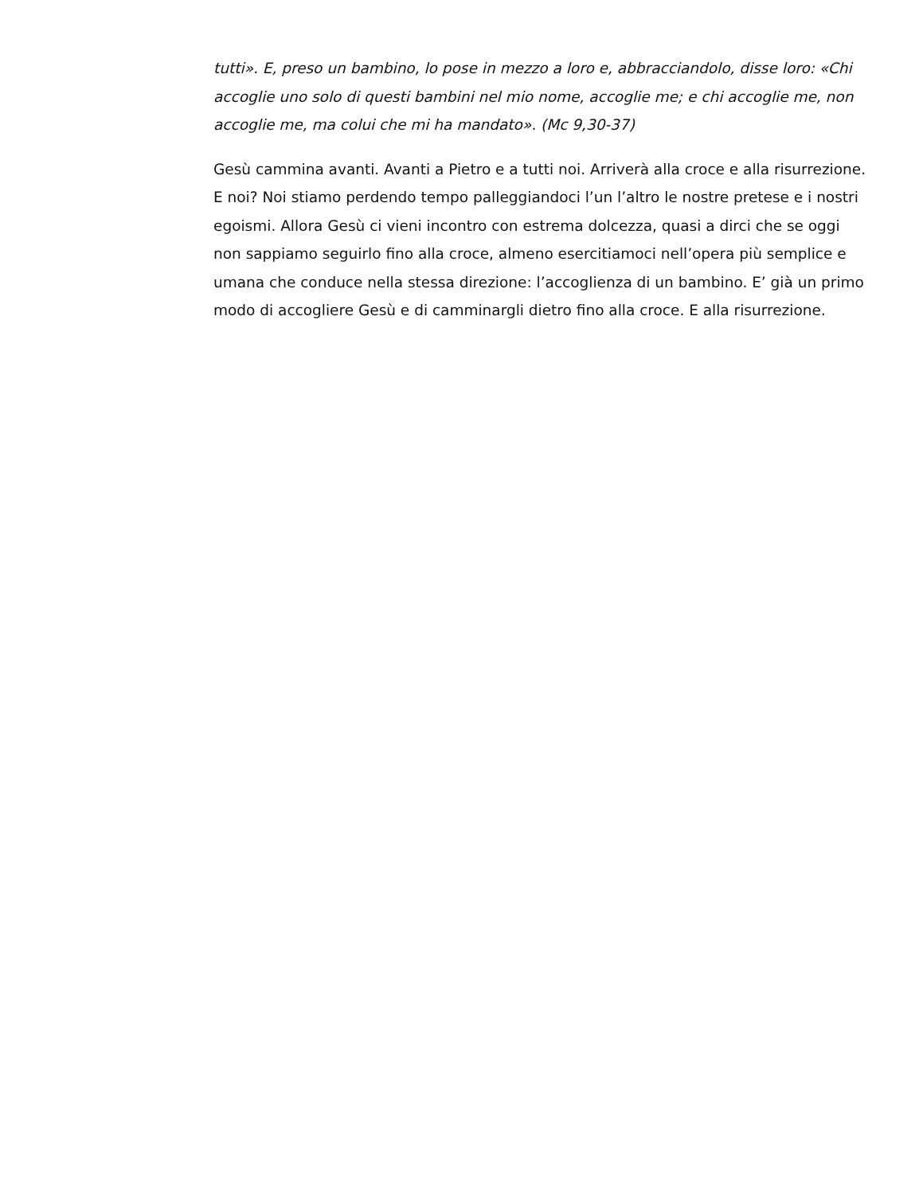tutti». E, preso un bambino, lo pose in mezzo a loro e, abbracciandolo, disse loro: «Chi accoglie uno solo di questi bambini nel mio nome, accoglie me; e chi accoglie me, non accoglie me, ma colui che mi ha mandato». (Mc 9,30-37)
Gesù cammina avanti. Avanti a Pietro e a tutti noi. Arriverà alla croce e alla risurrezione. E noi? Noi stiamo perdendo tempo palleggiandoci l’un l’altro le nostre pretese e i nostri egoismi. Allora Gesù ci vieni incontro con estrema dolcezza, quasi a dirci che se oggi non sappiamo seguirlo fino alla croce, almeno esercitiamoci nell’opera più semplice e umana che conduce nella stessa direzione: l’accoglienza di un bambino. E’ già un primo modo di accogliere Gesù e di camminargli dietro fino alla croce. E alla risurrezione.